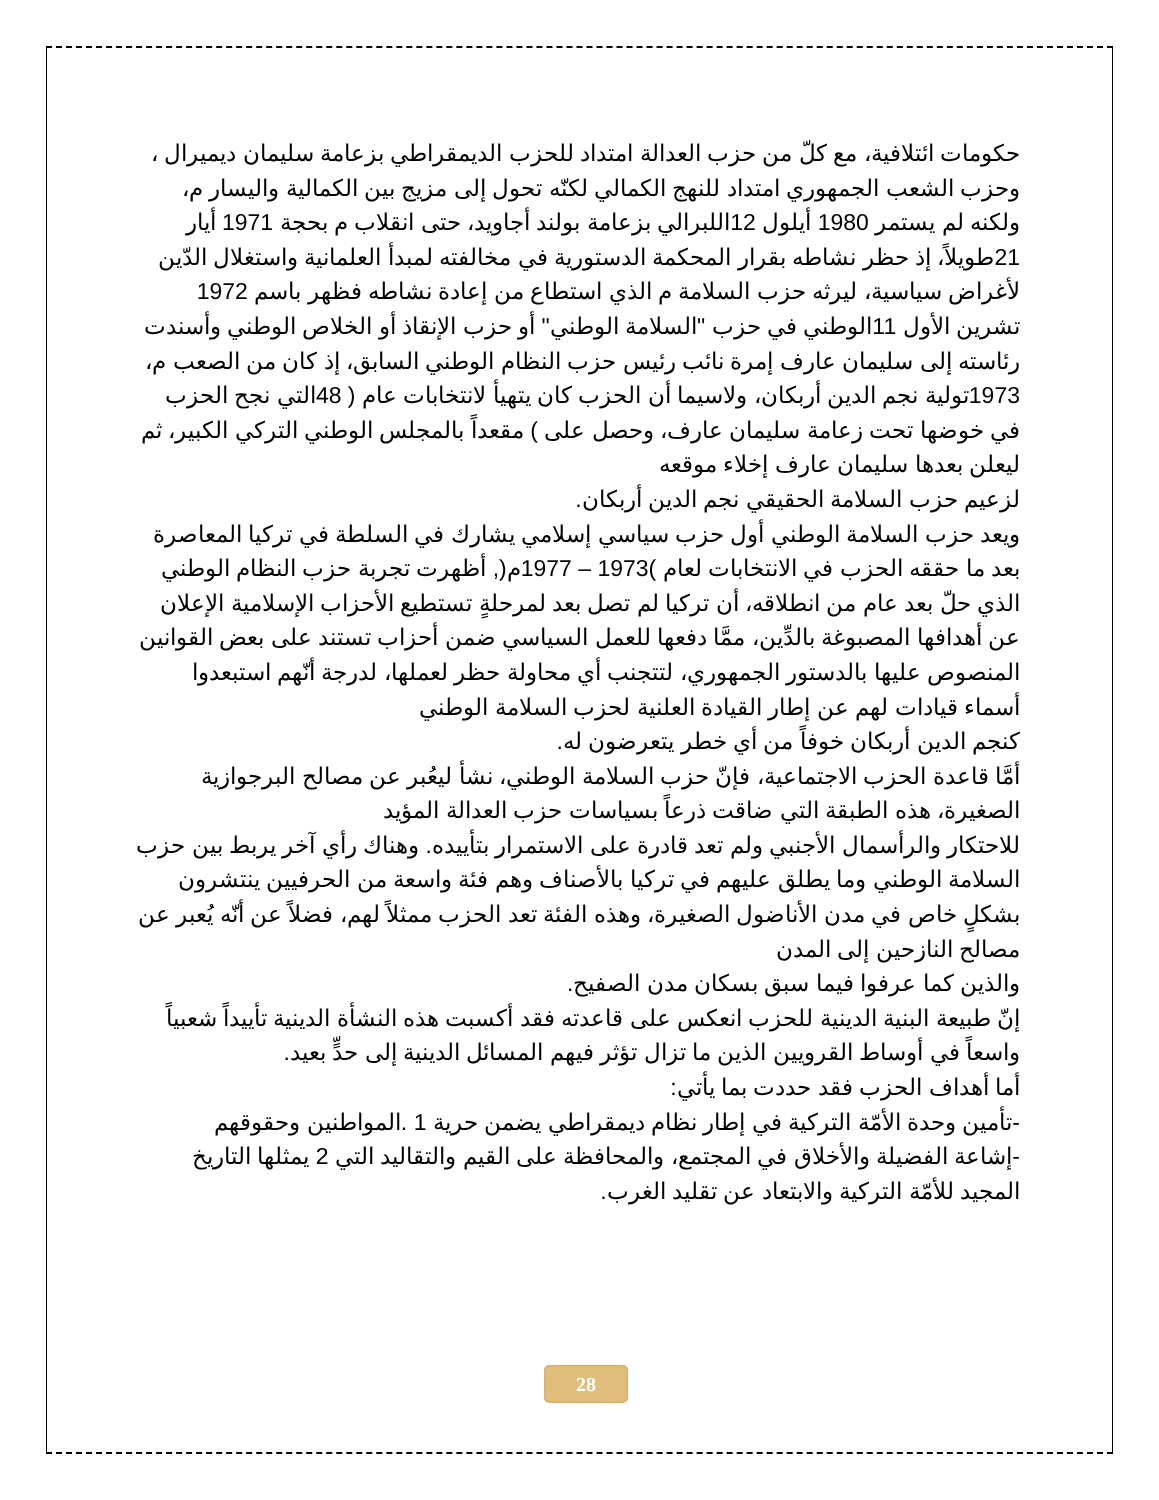حكومات ائتلافية، مع كلّ من حزب العدالة امتداد للحزب الديمقراطي بزعامة سليمان ديميرال ، وحزب الشعب الجمهوري امتداد للنهج الكمالي لكنّه تحول إلى مزيج بين الكمالية واليسار م، ولكنه لم يستمر 1980 أيلول 12اللبرالي بزعامة بولند أجاويد، حتى انقلاب م بحجة 1971 أيار 21طويلاً، إذ حظر نشاطه بقرار المحكمة الدستورية في مخالفته لمبدأ العلمانية واستغلال الدّين لأغراض سياسية، ليرثه حزب السلامة م الذي استطاع من إعادة نشاطه فظهر باسم 1972 تشرين الأول 11الوطني في حزب "السلامة الوطني" أو حزب الإنقاذ أو الخلاص الوطني وأسندت رئاسته إلى سليمان عارف إمرة نائب رئيس حزب النظام الوطني السابق، إذ كان من الصعب م، 1973تولية نجم الدين أربكان، ولاسيما أن الحزب كان يتهيأ لانتخابات عام ( 48التي نجح الحزب في خوضها تحت زعامة سليمان عارف، وحصل على ) مقعداً بالمجلس الوطني التركي الكبير، ثم ليعلن بعدها سليمان عارف إخلاء موقعه
لزعيم حزب السلامة الحقيقي نجم الدين أربكان.
ويعد حزب السلامة الوطني أول حزب سياسي إسلامي يشارك في السلطة في تركيا المعاصرة بعد ما حققه الحزب في الانتخابات لعام )1973 – 1977م(, أظهرت تجربة حزب النظام الوطني الذي حلّ بعد عام من انطلاقه، أن تركيا لم تصل بعد لمرحلةٍ تستطيع الأحزاب الإسلامية الإعلان عن أهدافها المصبوغة بالدِّين، ممَّا دفعها للعمل السياسي ضمن أحزاب تستند على بعض القوانين المنصوص عليها بالدستور الجمهوري، لتتجنب أي محاولة حظر لعملها، لدرجة أنّهم استبعدوا أسماء قيادات لهم عن إطار القيادة العلنية لحزب السلامة الوطني
كنجم الدين أربكان خوفاً من أي خطر يتعرضون له.
أمَّا قاعدة الحزب الاجتماعية، فإنّ حزب السلامة الوطني، نشأ ليعُبر عن مصالح البرجوازية الصغيرة، هذه الطبقة التي ضاقت ذرعاً بسياسات حزب العدالة المؤيد
للاحتكار والرأسمال الأجنبي ولم تعد قادرة على الاستمرار بتأييده. وهناك رأي آخر يربط بين حزب السلامة الوطني وما يطلق عليهم في تركيا بالأصناف وهم فئة واسعة من الحرفيين ينتشرون بشكلٍ خاص في مدن الأناضول الصغيرة، وهذه الفئة تعد الحزب ممثلاً لهم، فضلاً عن أنّه يُعبر عن مصالح النازحين إلى المدن
والذين كما عرفوا فيما سبق بسكان مدن الصفيح.
إنّ طبيعة البنية الدينية للحزب انعكس على قاعدته فقد أكسبت هذه النشأة الدينية تأييداً شعبياً واسعاً في أوساط القرويين الذين ما تزال تؤثر فيهم المسائل الدينية إلى حدٍّ بعيد.
أما أهداف الحزب فقد حددت بما يأتي:
-تأمين وحدة الأمّة التركية في إطار نظام ديمقراطي يضمن حرية 1 .المواطنين وحقوقهم
-إشاعة الفضيلة والأخلاق في المجتمع، والمحافظة على القيم والتقاليد التي 2 يمثلها التاريخ المجيد للأمّة التركية والابتعاد عن تقليد الغرب.
28